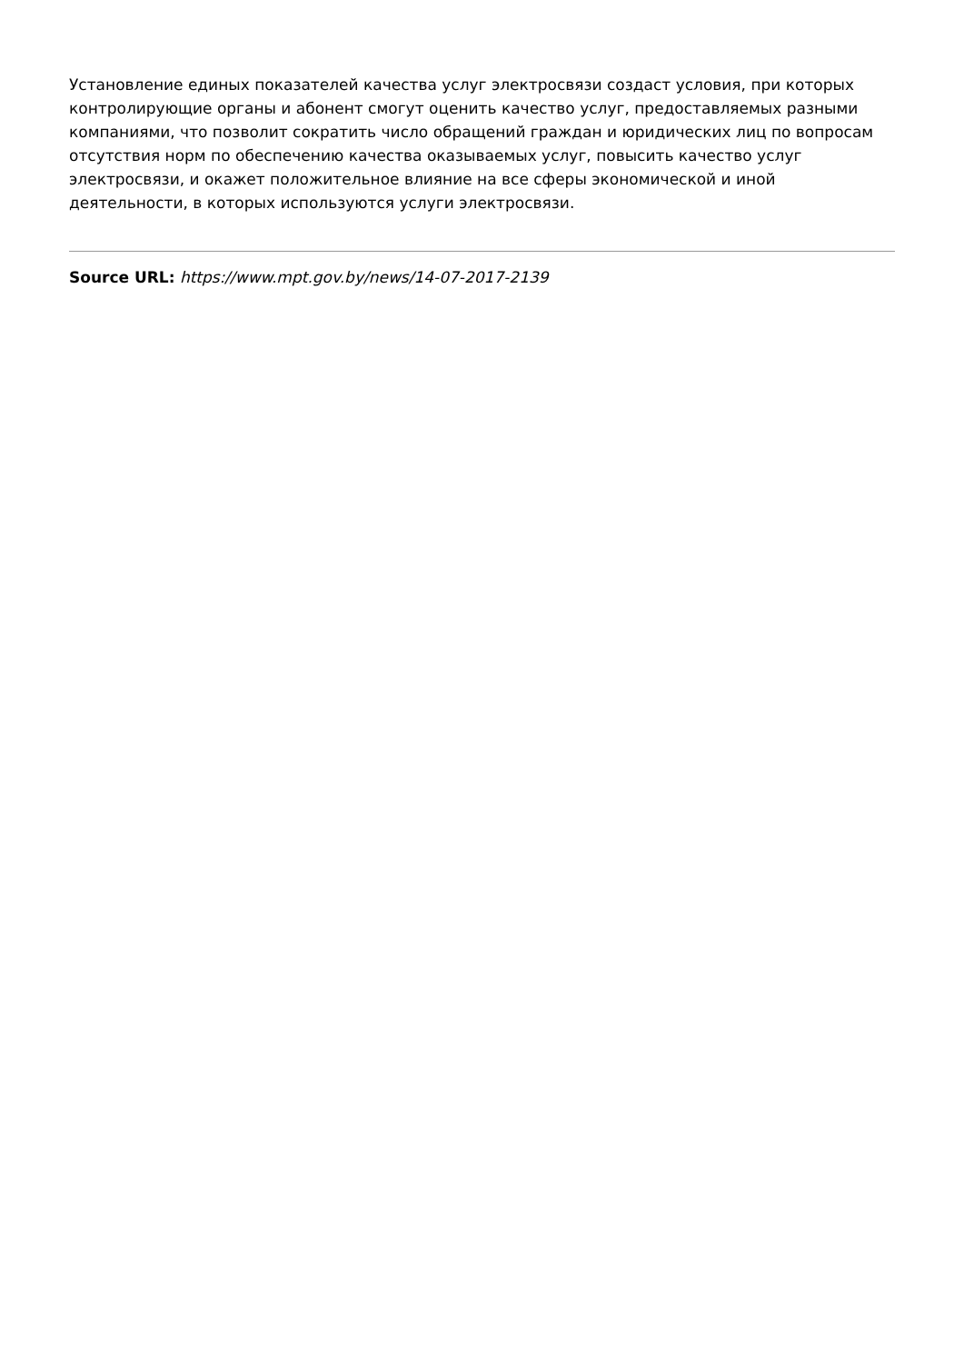Установление единых показателей качества услуг электросвязи создаст условия, при которых контролирующие органы и абонент смогут оценить качество услуг, предоставляемых разными компаниями, что позволит сократить число обращений граждан и юридических лиц по вопросам отсутствия норм по обеспечению качества оказываемых услуг, повысить качество услуг электросвязи, и окажет положительное влияние на все сферы экономической и иной деятельности, в которых используются услуги электросвязи.
Source URL: https://www.mpt.gov.by/news/14-07-2017-2139